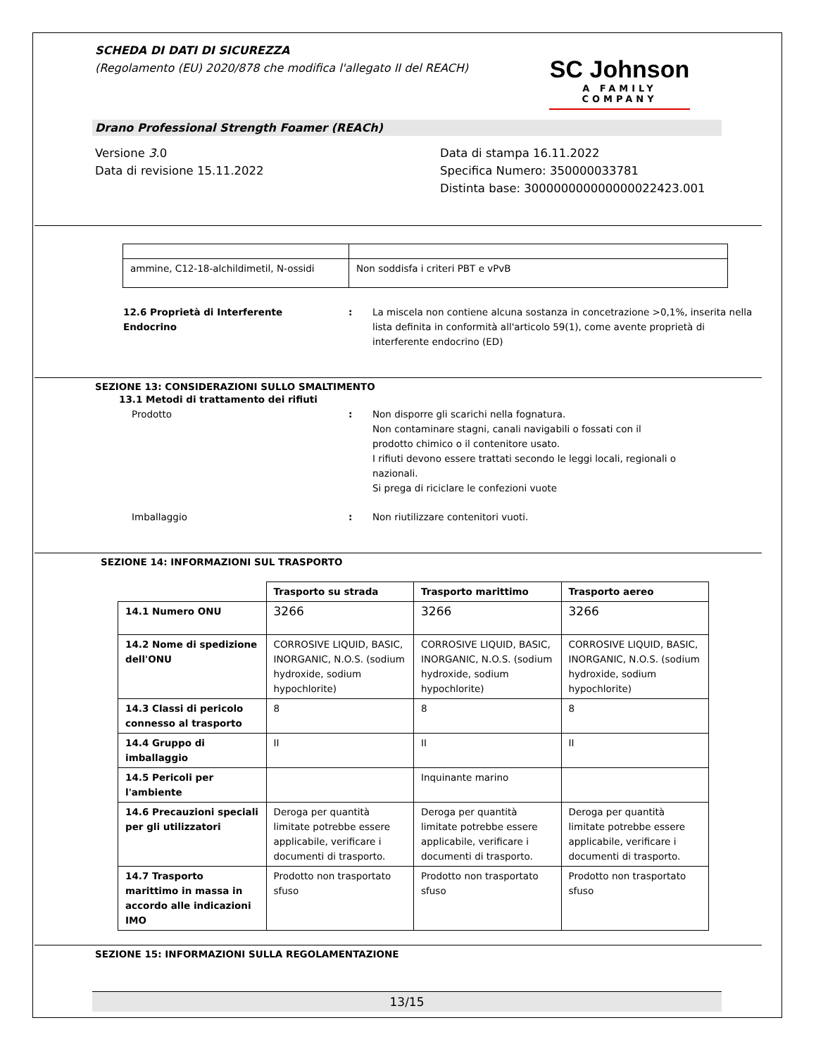SCHEDA DI DATI DI SICUREZZA
(Regolamento (EU) 2020/878 che modifica l'allegato II del REACH)
SC Johnson
A FAMILY COMPANY
Drano Professional Strength Foamer (REACh)
Versione 3.0
Data di revisione 15.11.2022
Data di stampa 16.11.2022
Specifica Numero: 350000033781
Distinta base: 300000000000000022423.001
| ammine, C12-18-alchildimetil, N-ossidi | Non soddisfa i criteri PBT e vPvB |
12.6 Proprietà di Interferente
Endocrino
: La miscela non contiene alcuna sostanza in concetrazione >0,1%, inserita nella lista definita in conformità all'articolo 59(1), come avente proprietà di interferente endocrino (ED)
SEZIONE 13: CONSIDERAZIONI SULLO SMALTIMENTO
13.1 Metodi di trattamento dei rifiuti
Prodotto : Non disporre gli scarichi nella fognatura.
Non contaminare stagni, canali navigabili o fossati con il prodotto chimico o il contenitore usato.
I rifiuti devono essere trattati secondo le leggi locali, regionali o nazionali.
Si prega di riciclare le confezioni vuote
Imballaggio : Non riutilizzare contenitori vuoti.
SEZIONE 14: INFORMAZIONI SUL TRASPORTO
| | Trasporto su strada | Trasporto marittimo | Trasporto aereo |
| --- | --- | --- | --- |
| 14.1 Numero ONU | 3266 | 3266 | 3266 |
| 14.2 Nome di spedizione dell'ONU | CORROSIVE LIQUID, BASIC, INORGANIC, N.O.S. (sodium hydroxide, sodium hypochlorite) | CORROSIVE LIQUID, BASIC, INORGANIC, N.O.S. (sodium hydroxide, sodium hypochlorite) | CORROSIVE LIQUID, BASIC, INORGANIC, N.O.S. (sodium hydroxide, sodium hypochlorite) |
| 14.3 Classi di pericolo connesso al trasporto | 8 | 8 | 8 |
| 14.4 Gruppo di imballaggio | II | II | II |
| 14.5 Pericoli per l'ambiente | | Inquinante marino | |
| 14.6 Precauzioni speciali per gli utilizzatori | Deroga per quantità limitate potrebbe essere applicabile, verificare i documenti di trasporto. | Deroga per quantità limitate potrebbe essere applicabile, verificare i documenti di trasporto. | Deroga per quantità limitate potrebbe essere applicabile, verificare i documenti di trasporto. |
| 14.7 Trasporto marittimo in massa in accordo alle indicazioni IMO | Prodotto non trasportato sfuso | Prodotto non trasportato sfuso | Prodotto non trasportato sfuso |
SEZIONE 15: INFORMAZIONI SULLA REGOLAMENTAZIONE
13/15